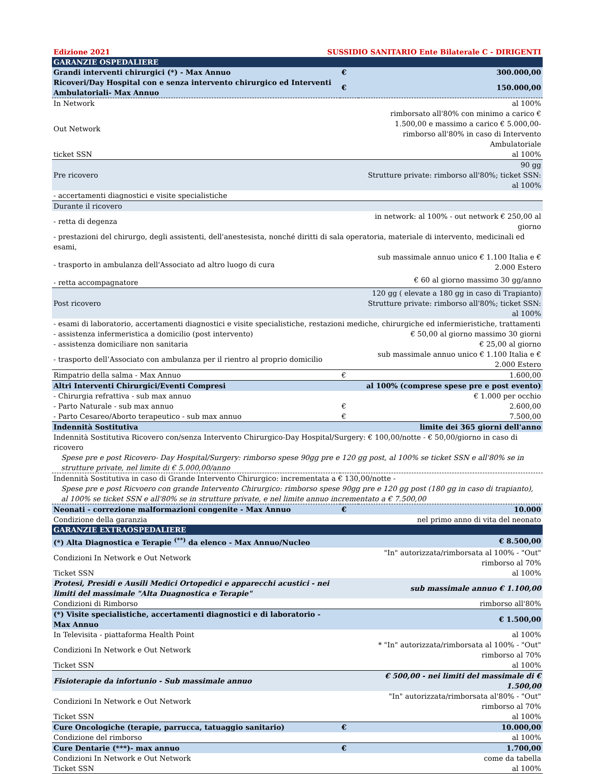Edizione 2021 SUSSIDIO SANITARIO Ente Bilaterale C - DIRIGENTI
| GARANZIE OSPEDALIERE | | |
| Grandi interventi chirurgici (*) - Max Annuo | € | 300.000,00 |
| Ricoveri/Day Hospital con e senza intervento chirurgico ed Interventi Ambulatoriali- Max Annuo | € | 150.000,00 |
| In Network | | al 100% |
| Out Network | | rimborsato all'80% con minimo a carico € 1.500,00 e massimo a carico € 5.000,00- rimborso all'80% in caso di Intervento Ambulatoriale |
| ticket SSN | | al 100% |
| Pre ricovero | | 90 gg Strutture private: rimborso all'80%; ticket SSN: al 100% |
| - accertamenti diagnostici e visite specialistiche | | |
| Durante il ricovero | | |
| - retta di degenza | | in network: al 100% - out network € 250,00 al giorno |
| - prestazioni del chirurgo, degli assistenti, dell'anestesista, nonché diritti di sala operatoria, materiale di intervento, medicinali ed esami, | | |
| - trasporto in ambulanza dell'Associato ad altro luogo di cura | | sub massimale annuo unico € 1.100 Italia e € 2.000 Estero |
| - retta accompagnatore | | € 60 al giorno massimo 30 gg/anno |
| Post ricovero | | 120 gg ( elevate a 180 gg in caso di Trapianto) Strutture private: rimborso all'80%; ticket SSN: al 100% |
| - esami di laboratorio, accertamenti diagnostici e visite specialistiche, restazioni mediche, chirurgiche ed infermieristiche, trattamenti | | |
| - assistenza infermeristica a domicilio (post intervento) | | € 50,00 al giorno massimo 30 giorni |
| - assistenza domiciliare non sanitaria | | € 25,00 al giorno |
| - trasporto dell’Associato con ambulanza per il rientro al proprio domicilio | | sub massimale annuo unico € 1.100 Italia e € 2.000 Estero |
| Rimpatrio della salma - Max Annuo | € | 1.600,00 |
| Altri Interventi Chirurgici/Eventi Compresi | | al 100% (comprese spese pre e post evento) |
| - Chirurgia refrattiva - sub max annuo | | € 1.000 per occhio |
| - Parto Naturale - sub max annuo | € | 2.600,00 |
| - Parto Cesareo/Aborto terapeutico - sub max annuo | € | 7.500,00 |
| Indennità Sostitutiva | | limite dei 365 giorni dell'anno |
| Indennità Sostitutiva Ricovero con/senza Intervento Chirurgico-Day Hospital/Surgery: € 100,00/notte - € 50,00/giorno in caso di ricovero | | |
| Spese pre e post Ricovero- Day Hospital/Surgery: rimborso spese 90gg pre e 120 gg post, al 100% se ticket SSN e all'80% se in strutture private, nel limite di € 5.000,00/anno | | |
| Indennità Sostitutiva in caso di Grande Intervento Chirurgico: incrementata a € 130,00/notte - | | |
| Spese pre e post Ricvoero con grande Intervento Chirurgico: rimborso spese 90gg pre e 120 gg post (180 gg in caso di trapianto), al 100% se ticket SSN e all'80% se in strutture private, e nel limite annuo incrementato a € 7.500,00 | | |
| Neonati - correzione malformazioni congenite - Max Annuo | € | 10.000 |
| Condizione della garanzia | | nel primo anno di vita del neonato |
| GARANZIE EXTRAOSPEDALIERE | | |
| (*) Alta Diagnostica e Terapie <sup>(**)</sup> da elenco - Max Annuo/Nucleo | | € 8.500,00 |
| Condizioni In Network e Out Network | | "In" autorizzata/rimborsata al 100% - "Out" rimborso al 70% |
| Ticket SSN | | al 100% |
| Protesi, Presidi e Ausili Medici Ortopedici e apparecchi acustici - nei limiti del massimale "Alta Duagnostica e Terapie" | | sub massimale annuo € 1.100,00 |
| Condizioni di Rimborso | | rimborso all'80% |
| (*) Visite specialistiche, accertamenti diagnostici e di laboratorio - Max Annuo | | € 1.500,00 |
| In Televisita - piattaforma Health Point | | al 100% |
| Condizioni In Network e Out Network | | * "In" autorizzata/rimborsata al 100% - "Out" rimborso al 70% |
| Ticket SSN | | al 100% |
| Fisioterapie da infortunio - Sub massimale annuo | | € 500,00 - nei limiti del massimale di € 1.500,00 |
| Condizioni In Network e Out Network | | "In" autorizzata/rimborsata al'80% - "Out" rimborso al 70% |
| Ticket SSN | | al 100% |
| Cure Oncologiche (terapie, parrucca, tatuaggio sanitario) | € | 10.000,00 |
| Condizione del rimborso | | al 100% |
| Cure Dentarie (***)- max annuo | € | 1.700,00 |
| Condizioni In Network e Out Network | | come da tabella |
| Ticket SSN | | al 100% |